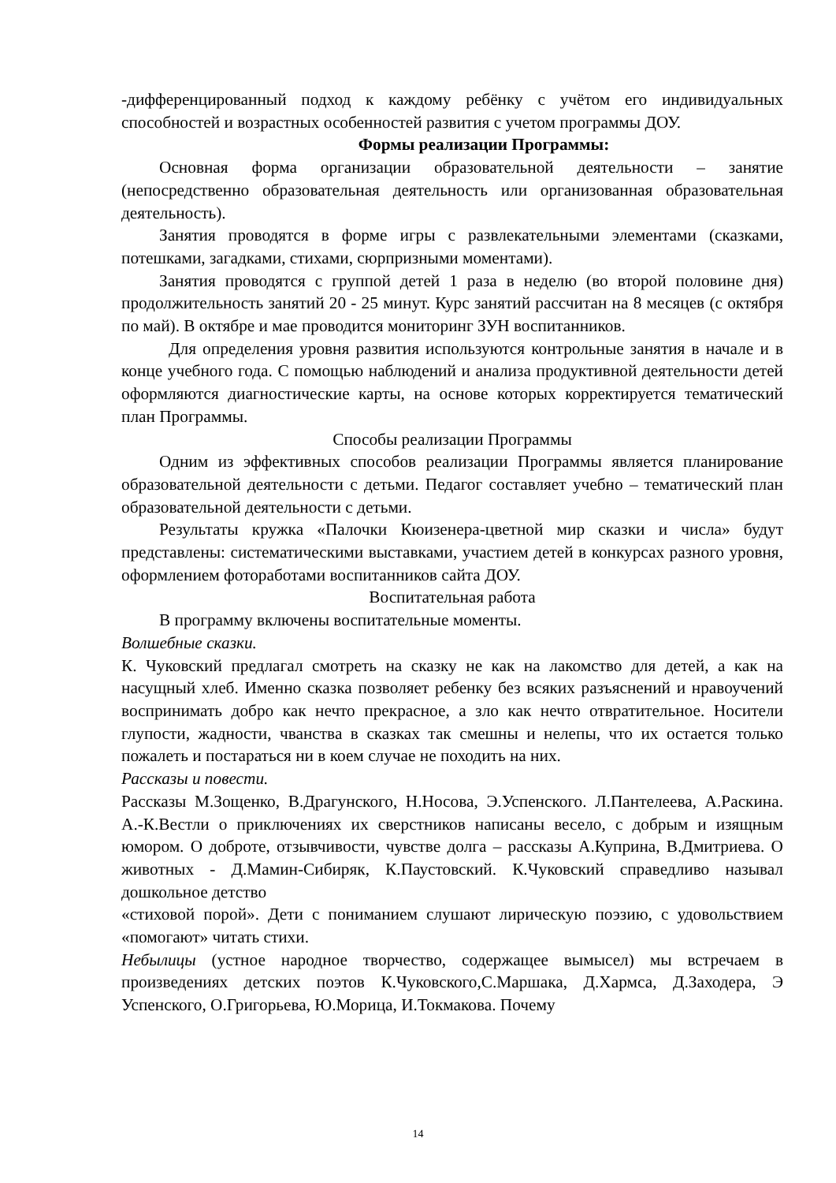-дифференцированный подход к каждому ребёнку с учётом его индивидуальных способностей и возрастных особенностей развития с учетом программы ДОУ.
Формы реализации Программы:
Основная форма организации образовательной деятельности – занятие (непосредственно образовательная деятельность или организованная образовательная деятельность).
Занятия проводятся в форме игры с развлекательными элементами (сказками, потешками, загадками, стихами, сюрпризными моментами).
Занятия проводятся с группой детей 1 раза в неделю (во второй половине дня) продолжительность занятий 20 - 25 минут. Курс занятий рассчитан на 8 месяцев (с октября по май). В октябре и мае проводится мониторинг ЗУН воспитанников.
Для определения уровня развития используются контрольные занятия в начале и в конце учебного года. С помощью наблюдений и анализа продуктивной деятельности детей оформляются диагностические карты, на основе которых корректируется тематический план Программы.
Способы реализации Программы
Одним из эффективных способов реализации Программы является планирование образовательной деятельности с детьми. Педагог составляет учебно – тематический план образовательной деятельности с детьми.
Результаты кружка «Палочки Кюизенера-цветной мир сказки и числа» будут представлены: систематическими выставками, участием детей в конкурсах разного уровня, оформлением фотоработами воспитанников сайта ДОУ.
Воспитательная работа
В программу включены воспитательные моменты.
Волшебные сказки.
К. Чуковский предлагал смотреть на сказку не как на лакомство для детей, а как на насущный хлеб. Именно сказка позволяет ребенку без всяких разъяснений и нравоучений воспринимать добро как нечто прекрасное, а зло как нечто отвратительное. Носители глупости, жадности, чванства в сказках так смешны и нелепы, что их остается только пожалеть и постараться ни в коем случае не походить на них.
Рассказы и повести.
Рассказы М.Зощенко, В.Драгунского, Н.Носова, Э.Успенского. Л.Пантелеева, А.Раскина. А.-К.Вестли о приключениях их сверстников написаны весело, с добрым и изящным юмором. О доброте, отзывчивости, чувстве долга – рассказы А.Куприна, В.Дмитриева. О животных - Д.Мамин-Сибиряк, К.Паустовский. К.Чуковский справедливо называл дошкольное детство
«стиховой порой». Дети с пониманием слушают лирическую поэзию, с удовольствием «помогают» читать стихи.
Небылицы (устное народное творчество, содержащее вымысел) мы встречаем в произведениях детских поэтов К.Чуковского,С.Маршака, Д.Хармса, Д.Заходера, Э Успенского, О.Григорьева, Ю.Морица, И.Токмакова. Почему
14